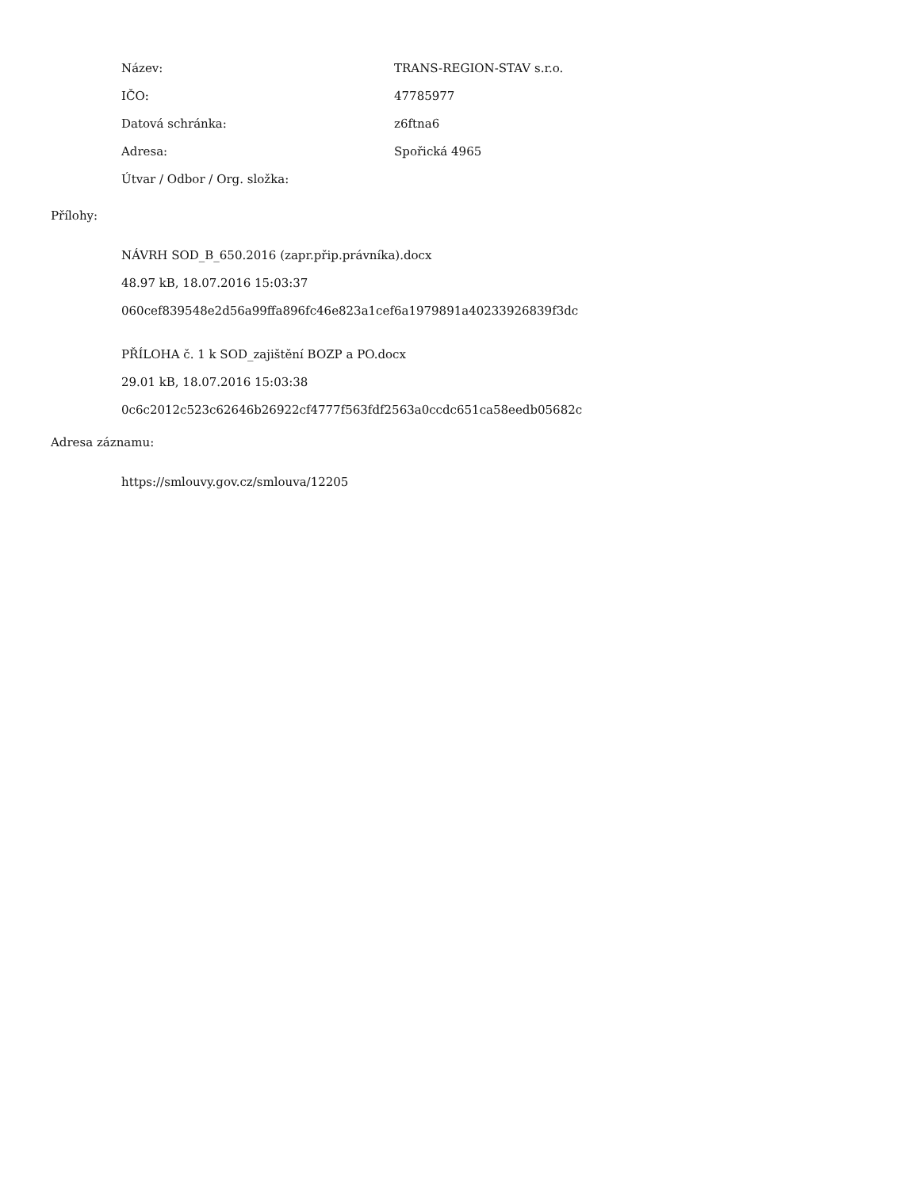Název: TRANS-REGION-STAV s.r.o.
IČO: 47785977
Datová schránka: z6ftna6
Adresa: Spořická 4965
Útvar / Odbor / Org. složka:
Přílohy:
NÁVRH SOD_B_650.2016 (zapr.přip.právníka).docx
48.97 kB, 18.07.2016 15:03:37
060cef839548e2d56a99ffa896fc46e823a1cef6a1979891a40233926839f3dc
PŘÍLOHA č. 1 k SOD_zajištění BOZP a PO.docx
29.01 kB, 18.07.2016 15:03:38
0c6c2012c523c62646b26922cf4777f563fdf2563a0ccdc651ca58eedb05682c
Adresa záznamu:
https://smlouvy.gov.cz/smlouva/12205